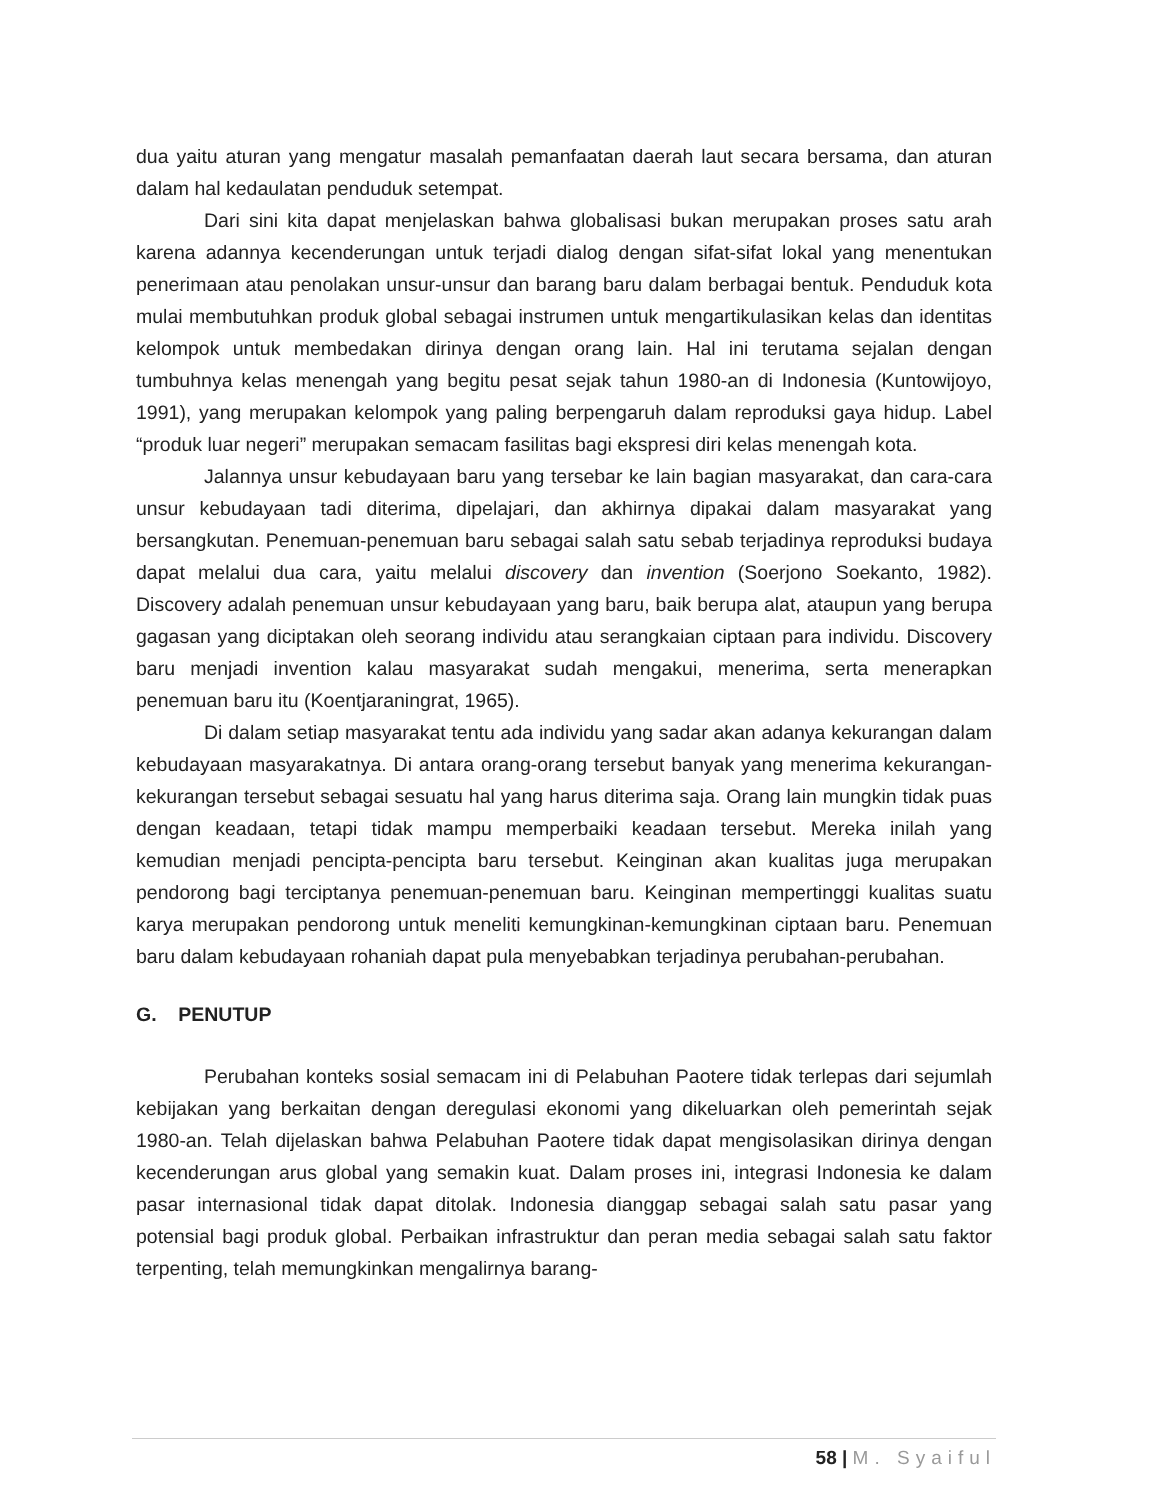dua yaitu aturan yang mengatur masalah pemanfaatan daerah laut secara bersama, dan aturan dalam hal kedaulatan penduduk setempat.
Dari sini kita dapat menjelaskan bahwa globalisasi bukan merupakan proses satu arah karena adannya kecenderungan untuk terjadi dialog dengan sifat-sifat lokal yang menentukan penerimaan atau penolakan unsur-unsur dan barang baru dalam berbagai bentuk. Penduduk kota mulai membutuhkan produk global sebagai instrumen untuk mengartikulasikan kelas dan identitas kelompok untuk membedakan dirinya dengan orang lain. Hal ini terutama sejalan dengan tumbuhnya kelas menengah yang begitu pesat sejak tahun 1980-an di Indonesia (Kuntowijoyo, 1991), yang merupakan kelompok yang paling berpengaruh dalam reproduksi gaya hidup. Label “produk luar negeri” merupakan semacam fasilitas bagi ekspresi diri kelas menengah kota.
Jalannya unsur kebudayaan baru yang tersebar ke lain bagian masyarakat, dan cara-cara unsur kebudayaan tadi diterima, dipelajari, dan akhirnya dipakai dalam masyarakat yang bersangkutan. Penemuan-penemuan baru sebagai salah satu sebab terjadinya reproduksi budaya dapat melalui dua cara, yaitu melalui discovery dan invention (Soerjono Soekanto, 1982). Discovery adalah penemuan unsur kebudayaan yang baru, baik berupa alat, ataupun yang berupa gagasan yang diciptakan oleh seorang individu atau serangkaian ciptaan para individu. Discovery baru menjadi invention kalau masyarakat sudah mengakui, menerima, serta menerapkan penemuan baru itu (Koentjaraningrat, 1965).
Di dalam setiap masyarakat tentu ada individu yang sadar akan adanya kekurangan dalam kebudayaan masyarakatnya. Di antara orang-orang tersebut banyak yang menerima kekurangan-kekurangan tersebut sebagai sesuatu hal yang harus diterima saja. Orang lain mungkin tidak puas dengan keadaan, tetapi tidak mampu memperbaiki keadaan tersebut. Mereka inilah yang kemudian menjadi pencipta-pencipta baru tersebut. Keinginan akan kualitas juga merupakan pendorong bagi terciptanya penemuan-penemuan baru. Keinginan mempertinggi kualitas suatu karya merupakan pendorong untuk meneliti kemungkinan-kemungkinan ciptaan baru. Penemuan baru dalam kebudayaan rohaniah dapat pula menyebabkan terjadinya perubahan-perubahan.
G. PENUTUP
Perubahan konteks sosial semacam ini di Pelabuhan Paotere tidak terlepas dari sejumlah kebijakan yang berkaitan dengan deregulasi ekonomi yang dikeluarkan oleh pemerintah sejak 1980-an. Telah dijelaskan bahwa Pelabuhan Paotere tidak dapat mengisolasikan dirinya dengan kecenderungan arus global yang semakin kuat. Dalam proses ini, integrasi Indonesia ke dalam pasar internasional tidak dapat ditolak. Indonesia dianggap sebagai salah satu pasar yang potensial bagi produk global. Perbaikan infrastruktur dan peran media sebagai salah satu faktor terpenting, telah memungkinkan mengalirnya barang-
58 | M. Syaiful